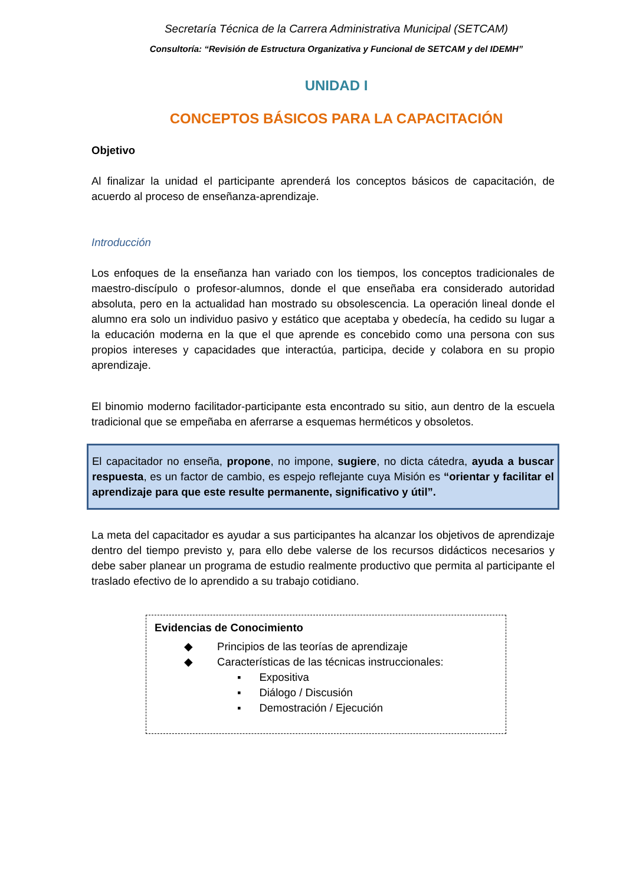Secretaría Técnica de la Carrera Administrativa Municipal (SETCAM)
Consultoría: “Revisión de Estructura Organizativa y Funcional de SETCAM y del IDEMH”
UNIDAD I
CONCEPTOS BÁSICOS PARA LA CAPACITACIÓN
Objetivo
Al finalizar la unidad el participante aprenderá los conceptos básicos de capacitación, de acuerdo al proceso de enseñanza-aprendizaje.
Introducción
Los enfoques de la enseñanza han variado con los tiempos, los conceptos tradicionales de maestro-discípulo o profesor-alumnos, donde el que enseñaba era considerado autoridad absoluta, pero en la actualidad han mostrado su obsolescencia. La operación lineal donde el alumno era solo un individuo pasivo y estático que aceptaba y obedecía, ha cedido su lugar a la educación moderna en la que el que aprende es concebido como una persona con sus propios intereses y capacidades que interactúa, participa, decide y colabora en su propio aprendizaje.
El binomio moderno facilitador-participante esta encontrado su sitio, aun dentro de la escuela tradicional que se empeñaba en aferrarse a esquemas herméticos y obsoletos.
El capacitador no enseña, propone, no impone, sugiere, no dicta cátedra, ayuda a buscar respuesta, es un factor de cambio, es espejo reflejante cuya Misión es “orientar y facilitar el aprendizaje para que este resulte permanente, significativo y útil”.
La meta del capacitador es ayudar a sus participantes ha alcanzar los objetivos de aprendizaje dentro del tiempo previsto y, para ello debe valerse de los recursos didácticos necesarios y debe saber planear un programa de estudio realmente productivo que permita al participante el traslado efectivo de lo aprendido a su trabajo cotidiano.
Evidencias de Conocimiento
◆ Principios de las teorías de aprendizaje
◆ Características de las técnicas instruccionales:
▪ Expositiva
▪ Diálogo / Discusión
▪ Demostración / Ejecución